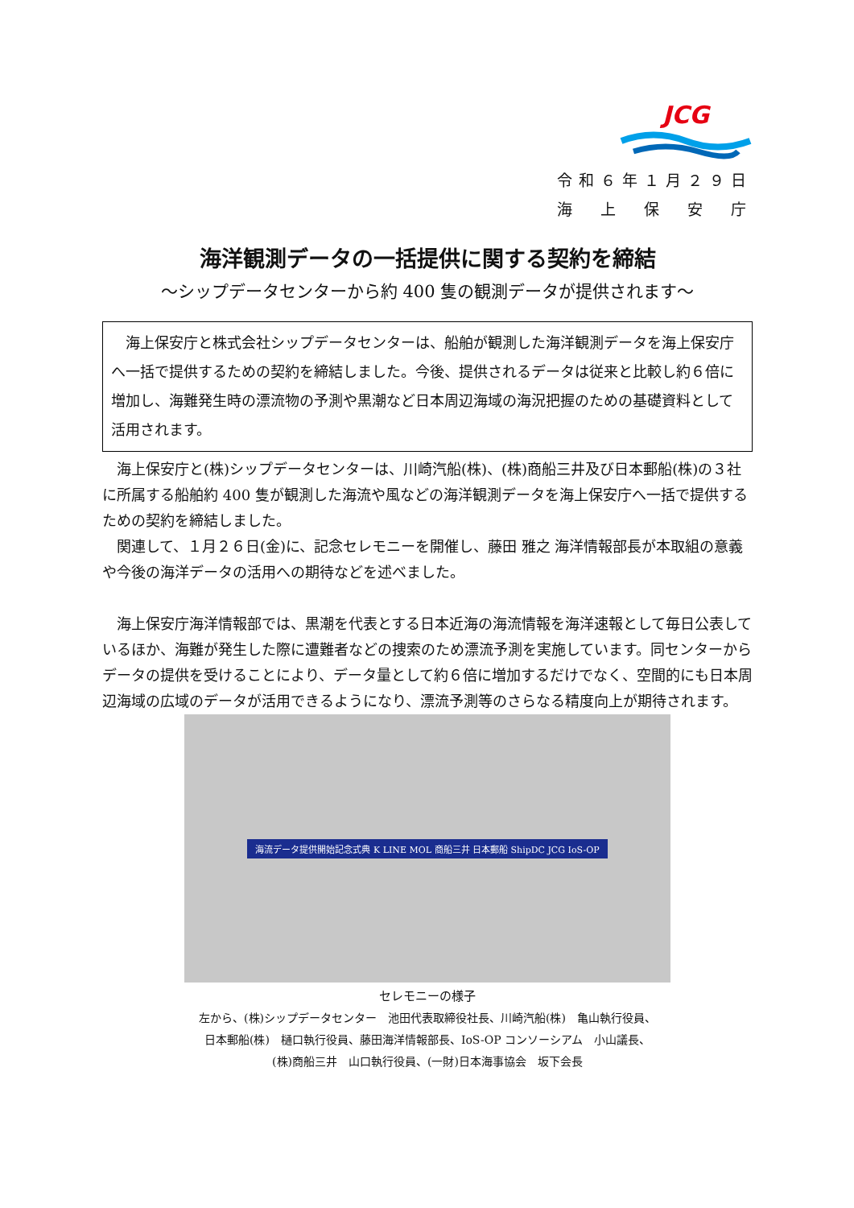JCG
令和６年１月２９日
海　上　保　安　庁
海洋観測データの一括提供に関する契約を締結
～シップデータセンターから約 400 隻の観測データが提供されます～
　海上保安庁と株式会社シップデータセンターは、船舶が観測した海洋観測データを海上保安庁へ一括で提供するための契約を締結しました。今後、提供されるデータは従来と比較し約６倍に増加し、海難発生時の漂流物の予測や黒潮など日本周辺海域の海況把握のための基礎資料として活用されます。
海上保安庁と(株)シップデータセンターは、川崎汽船(株)、(株)商船三井及び日本郵船(株)の３社に所属する船舶約 400 隻が観測した海流や風などの海洋観測データを海上保安庁へ一括で提供するための契約を締結しました。
関連して、１月２６日(金)に、記念セレモニーを開催し、藤田 雅之 海洋情報部長が本取組の意義や今後の海洋データの活用への期待などを述べました。
海上保安庁海洋情報部では、黒潮を代表とする日本近海の海流情報を海洋速報として毎日公表しているほか、海難が発生した際に遭難者などの捜索のため漂流予測を実施しています。同センターからデータの提供を受けることにより、データ量として約６倍に増加するだけでなく、空間的にも日本周辺海域の広域のデータが活用できるようになり、漂流予測等のさらなる精度向上が期待されます。
海流データ提供開始記念式典 K LINE MOL 商船三井 日本郵船 ShipDC JCG IoS-OP
セレモニーの様子
左から、(株)シップデータセンター　池田代表取締役社長、川崎汽船(株)　亀山執行役員、
日本郵船(株)　樋口執行役員、藤田海洋情報部長、IoS-OP コンソーシアム　小山議長、
(株)商船三井　山口執行役員、(一財)日本海事協会　坂下会長